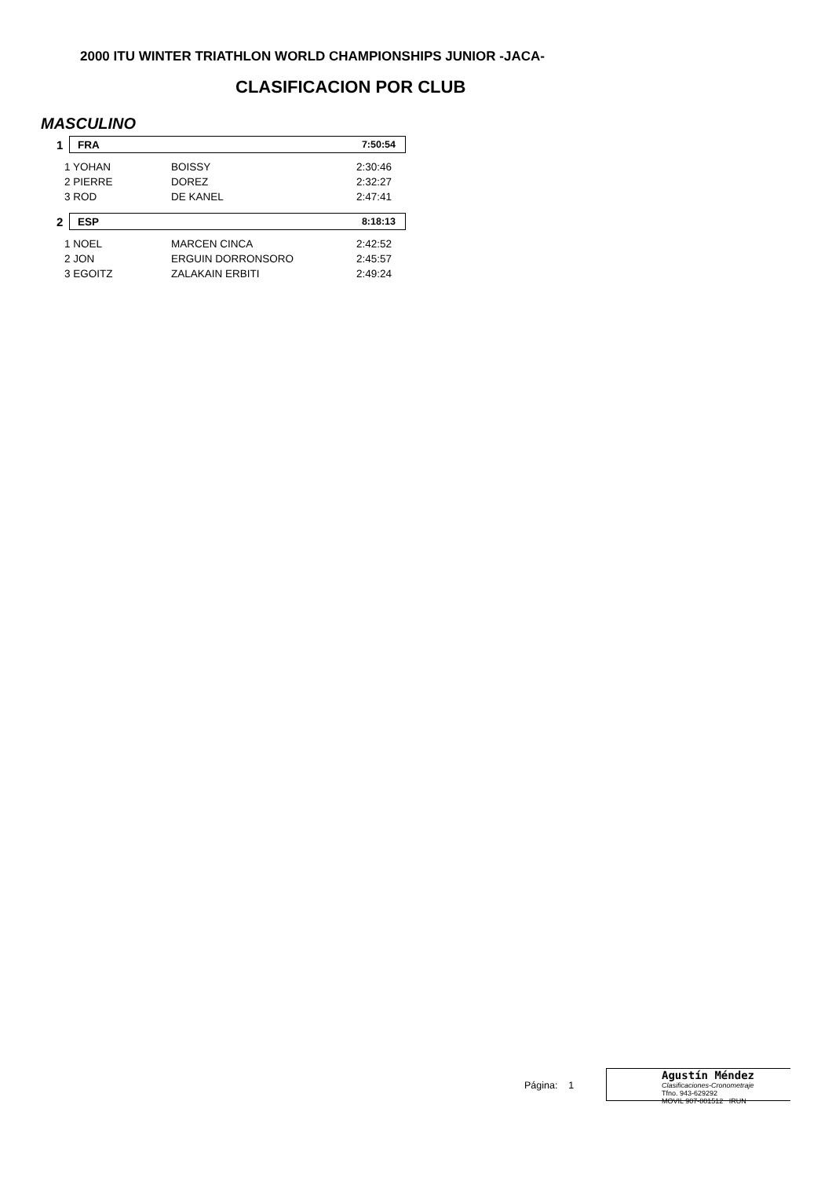2000 ITU WINTER TRIATHLON WORLD CHAMPIONSHIPS JUNIOR -JACA-
CLASIFICACION POR CLUB
MASCULINO
1
FRA 7:50:54
| 1 YOHAN | BOISSY | 2:30:46 |
| 2 PIERRE | DOREZ | 2:32:27 |
| 3 ROD | DE KANEL | 2:47:41 |
2
ESP 8:18:13
| 1 NOEL | MARCEN CINCA | 2:42:52 |
| 2 JON | ERGUIN DORRONSORO | 2:45:57 |
| 3 EGOITZ | ZALAKAIN ERBITI | 2:49:24 |
Página: 1
Agustín Méndez
Clasificaciones-Cronometraje
Tfno. 943-629292
MOVIL 907-801512 IRUN